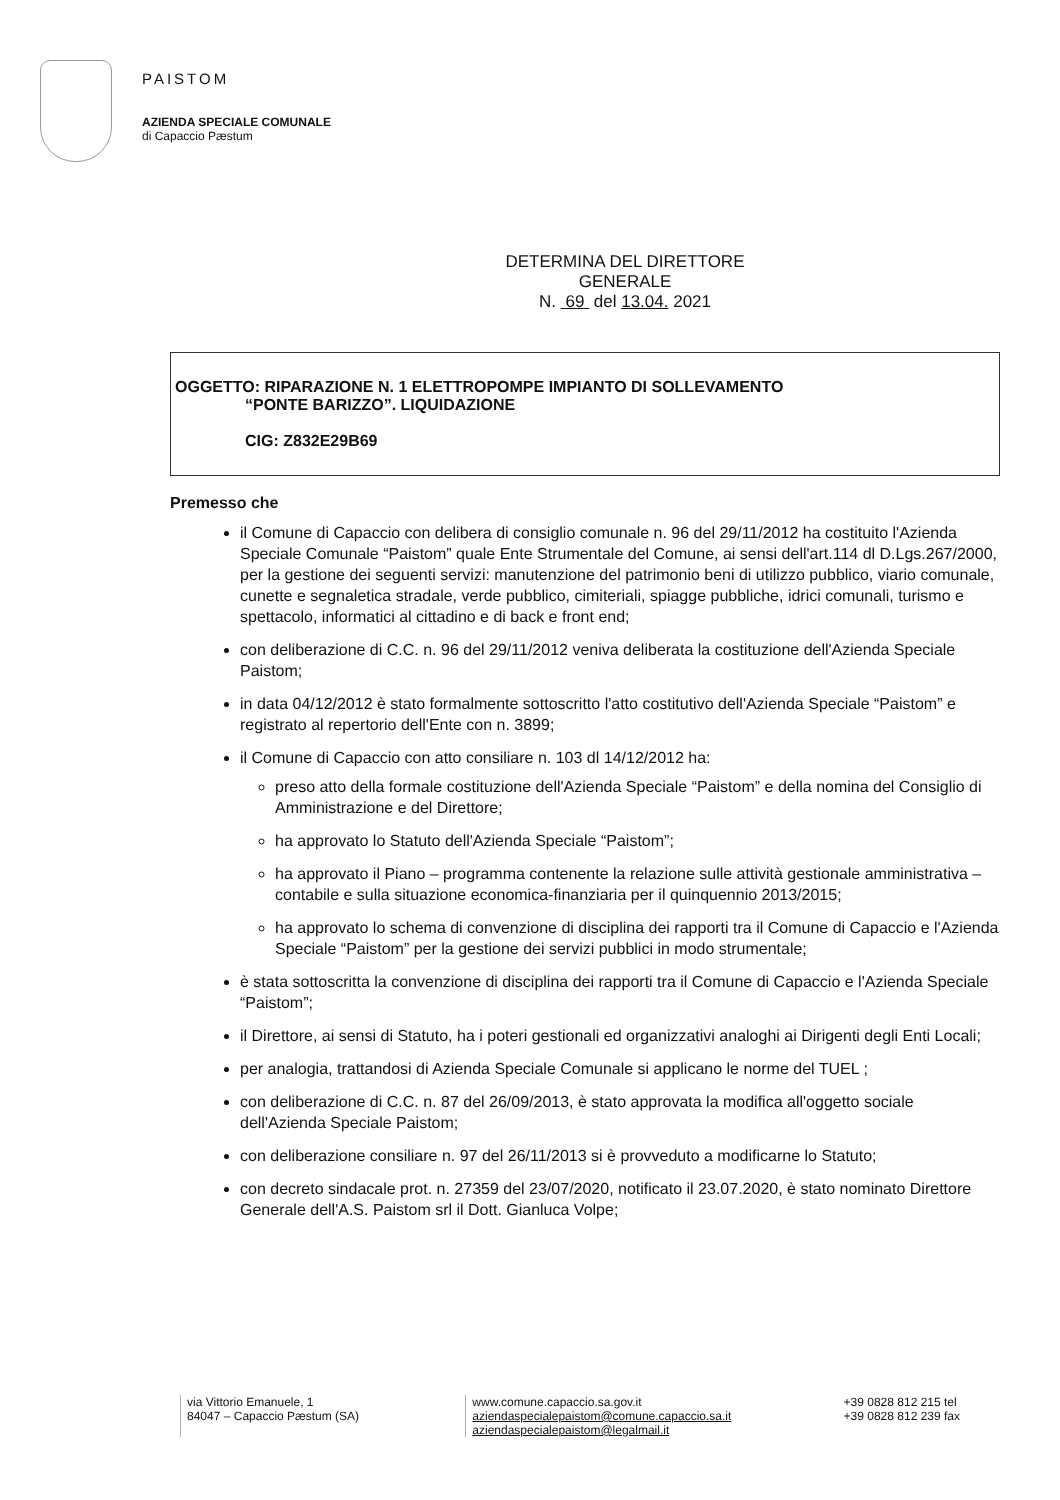PAISTOM
AZIENDA SPECIALE COMUNALE
di Capaccio Pæstum
DETERMINA DEL DIRETTORE
GENERALE
N. 69 del 13.04. 2021
OGGETTO: RIPARAZIONE N. 1 ELETTROPOMPE IMPIANTO DI SOLLEVAMENTO
“PONTE BARIZZO”. LIQUIDAZIONE
CIG: Z832E29B69
Premesso che
il Comune di Capaccio con delibera di consiglio comunale n. 96 del 29/11/2012 ha costituito l'Azienda Speciale Comunale “Paistom” quale Ente Strumentale del Comune, ai sensi dell'art.114 dl D.Lgs.267/2000, per la gestione dei seguenti servizi: manutenzione del patrimonio beni di utilizzo pubblico, viario comunale, cunette e segnaletica stradale, verde pubblico, cimiteriali, spiagge pubbliche, idrici comunali, turismo e spettacolo, informatici al cittadino e di back e front end;
con deliberazione di C.C. n. 96 del 29/11/2012 veniva deliberata la costituzione dell'Azienda Speciale Paistom;
in data 04/12/2012 è stato formalmente sottoscritto l'atto costitutivo dell'Azienda Speciale “Paistom” e registrato al repertorio dell'Ente con n. 3899;
il Comune di Capaccio con atto consiliare n. 103 dl 14/12/2012 ha:
preso atto della formale costituzione dell'Azienda Speciale “Paistom” e della nomina del Consiglio di Amministrazione e del Direttore;
ha approvato lo Statuto dell'Azienda Speciale “Paistom”;
ha approvato il Piano – programma contenente la relazione sulle attività gestionale amministrativa – contabile e sulla situazione economica-finanziaria per il quinquennio 2013/2015;
ha approvato lo schema di convenzione di disciplina dei rapporti tra il Comune di Capaccio e l'Azienda Speciale “Paistom” per la gestione dei servizi pubblici in modo strumentale;
è stata sottoscritta la convenzione di disciplina dei rapporti tra il Comune di Capaccio e l'Azienda Speciale “Paistom”;
il Direttore, ai sensi di Statuto, ha i poteri gestionali ed organizzativi analoghi ai Dirigenti degli Enti Locali;
per analogia, trattandosi di Azienda Speciale Comunale si applicano le norme del TUEL ;
con deliberazione di C.C. n. 87 del 26/09/2013, è stato approvata la modifica all'oggetto sociale dell'Azienda Speciale Paistom;
con deliberazione consiliare n. 97 del 26/11/2013 si è provveduto a modificarne lo Statuto;
con decreto sindacale prot. n. 27359 del 23/07/2020, notificato il 23.07.2020, è stato nominato Direttore Generale dell'A.S. Paistom srl il Dott. Gianluca Volpe;
via Vittorio Emanuele, 1
84047 – Capaccio Pæstum (SA)
www.comune.capaccio.sa.gov.it
aziendaspecialepaistom@comune.capaccio.sa.it
aziendaspecialepaistom@legalmail.it
+39 0828 812 215 tel
+39 0828 812 239 fax